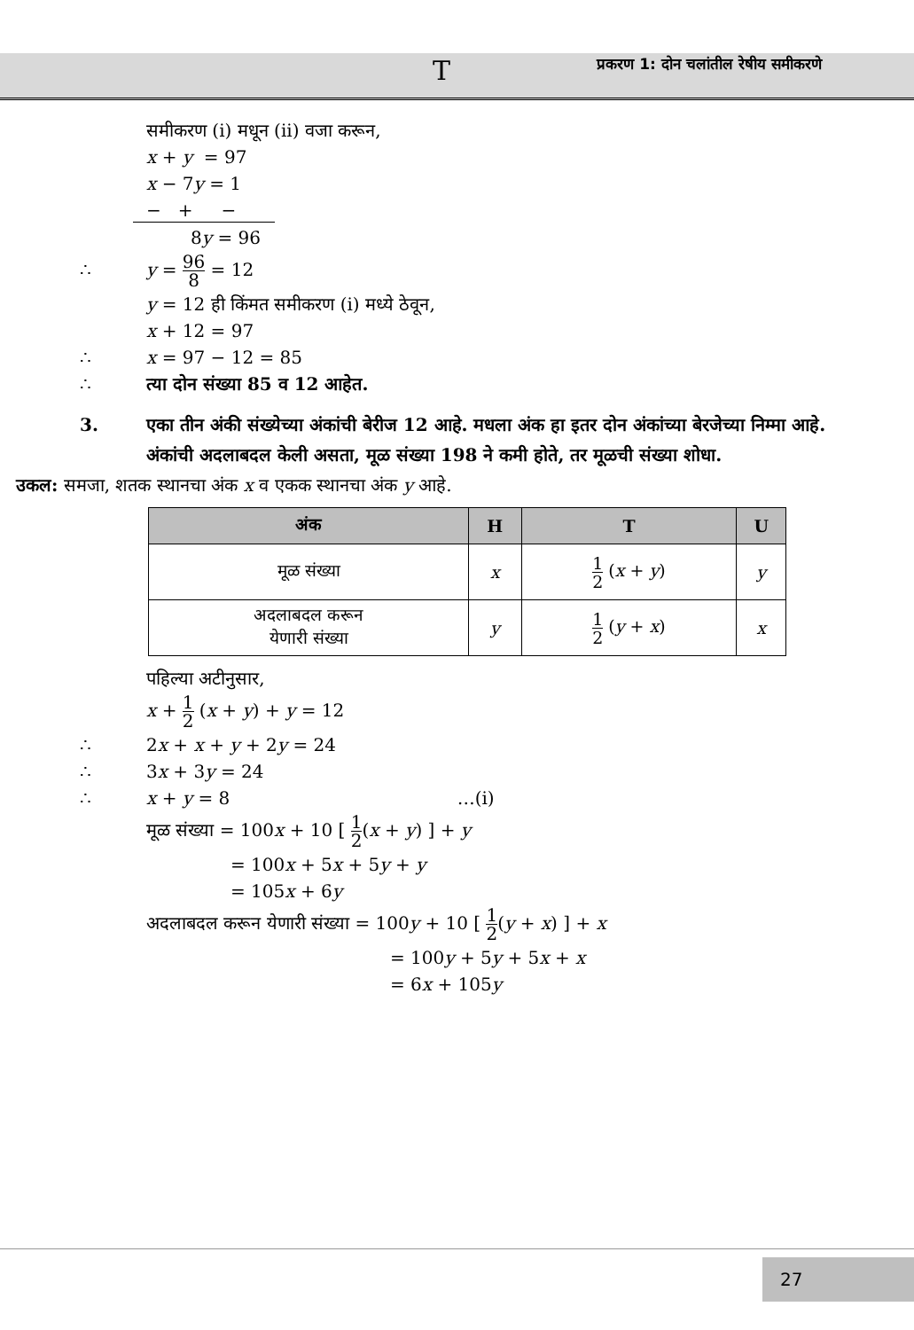T प्रकरण 1: दोन चलांतील रेषीय समीकरणे
समीकरण (i) मधून (ii) वजा करून,
x + y = 97
x − 7y = 1
− + −
8y = 96
∴ y = 96 8 = 12
y = 12 ही किंमत समीकरण (i) मध्ये ठेवून,
x + 12 = 97
∴ x = 97 − 12 = 85
∴ त्या दोन संख्या 85 व 12 आहेत.
3. एका तीन अंकी संख्येच्या अंकांची बेरीज 12 आहे. मधला अंक हा इतर दोन अंकांच्या बेरजेच्या निम्मा आहे. अंकांची अदलाबदल केली असता, मूळ संख्या 198 ने कमी होते, तर मूळची संख्या शोधा.
उकल: समजा, शतक स्थानचा अंक x व एकक स्थानचा अंक y आहे.
| अंक | H | T | U |
| --- | --- | --- | --- |
| मूळ संख्या | x | 1 2 ( x + y ) | y |
| अदलाबदल करून येणारी संख्या | y | 1 2 ( y + x ) | x |
पहिल्या अटीनुसार,
x + 1 2 (x + y) + y = 12
∴ 2x + x + y + 2y = 24
∴ 3x + 3y = 24
∴ x + y = 8 …(i)
मूळ संख्या = 100x + 10 [ 1 2(x + y) ] + y
= 100x + 5x + 5y + y
= 105x + 6y
अदलाबदल करून येणारी संख्या = 100y + 10 [ 1 2(y + x) ] + x
= 100y + 5y + 5x + x
= 6x + 105y
27